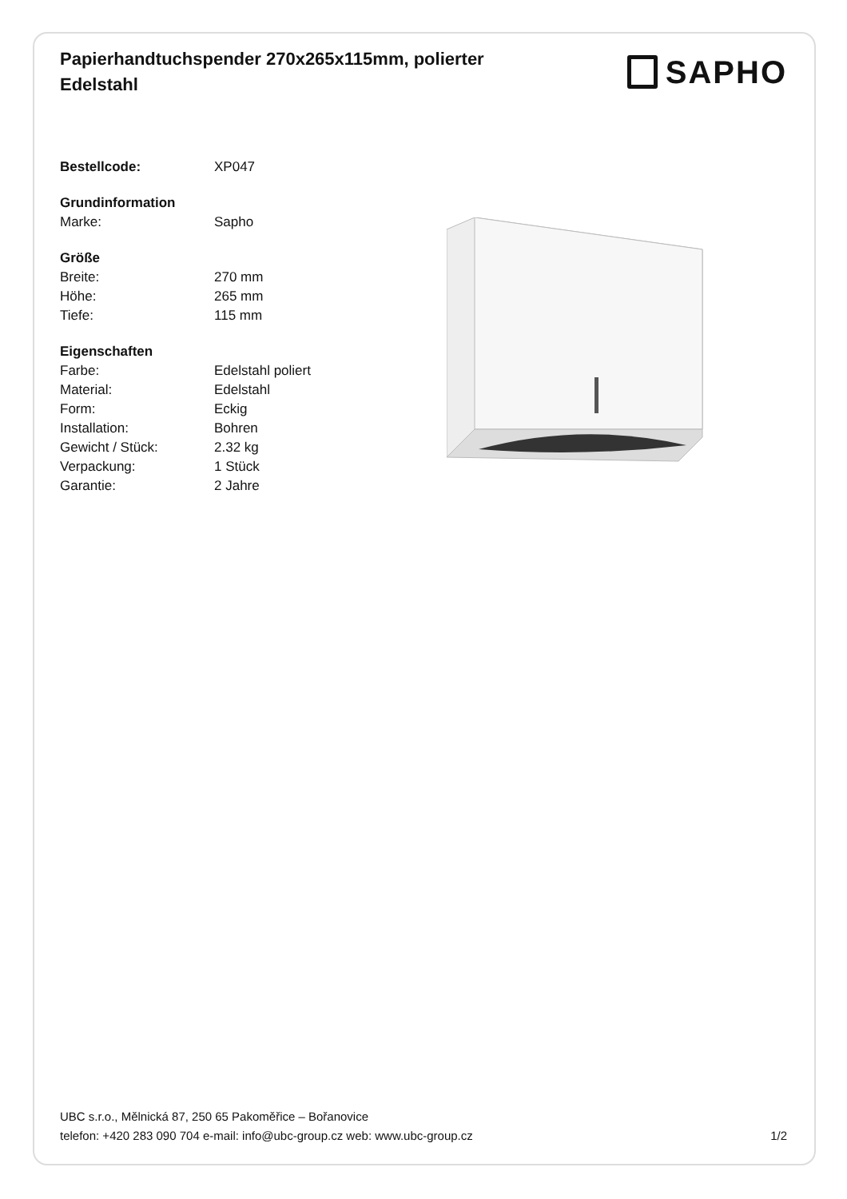Papierhandtuchspender 270x265x115mm, polierter Edelstahl
SAPHO
| Bestellcode: | XP047 |
| Grundinformation | |
| Marke: | Sapho |
| Größe | |
| Breite: | 270 mm |
| Höhe: | 265 mm |
| Tiefe: | 115 mm |
| Eigenschaften | |
| Farbe: | Edelstahl poliert |
| Material: | Edelstahl |
| Form: | Eckig |
| Installation: | Bohren |
| Gewicht / Stück: | 2.32 kg |
| Verpackung: | 1 Stück |
| Garantie: | 2 Jahre |
UBC s.r.o., Mělnická 87, 250 65 Pakoměřice – Bořanovice
telefon: +420 283 090 704 e-mail: info@ubc-group.cz web: www.ubc-group.cz 1/2